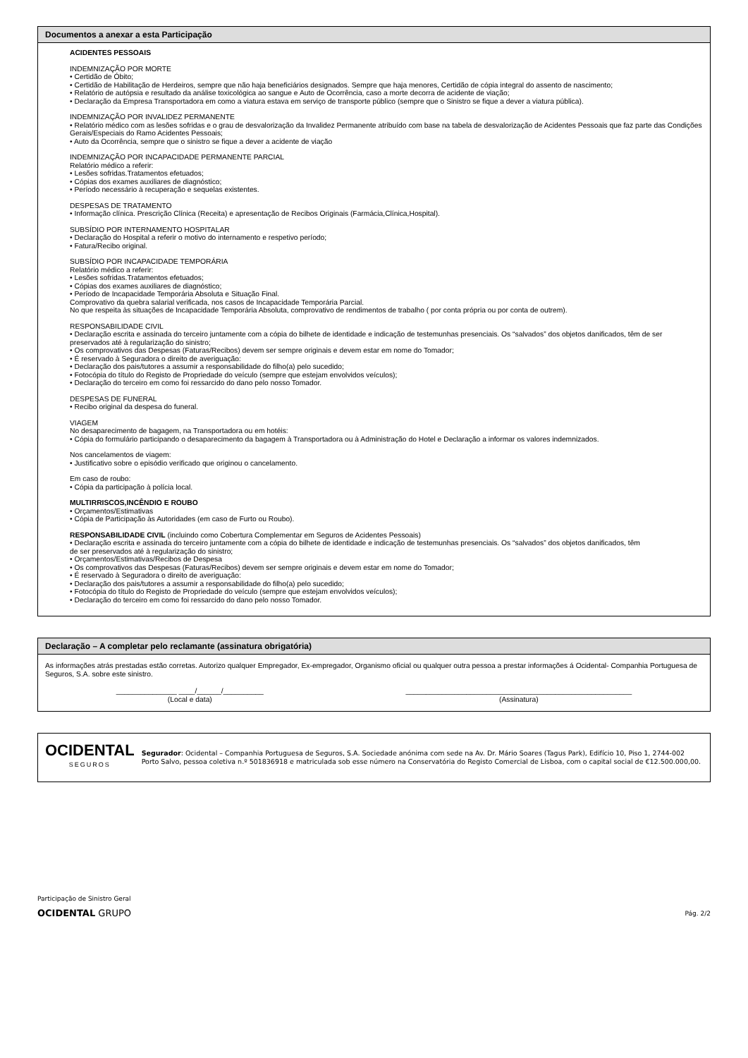Documentos a anexar a esta Participação
ACIDENTES PESSOAIS
INDEMNIZAÇÃO POR MORTE
• Certidão de Óbito;
• Certidão de Habilitação de Herdeiros, sempre que não haja beneficiários designados. Sempre que haja menores, Certidão de cópia integral do assento de nascimento;
• Relatório de autópsia e resultado da análise toxicológica ao sangue e Auto de Ocorrência, caso a morte decorra de acidente de viação;
• Declaração da Empresa Transportadora em como a viatura estava em serviço de transporte público (sempre que o Sinistro se fique a dever a viatura pública).
INDEMNIZAÇÃO POR INVALIDEZ PERMANENTE
• Relatório médico com as lesões sofridas e o grau de desvalorização da Invalidez Permanente atribuído com base na tabela de desvalorização de Acidentes Pessoais que faz parte das Condições Gerais/Especiais do Ramo Acidentes Pessoais;
• Auto da Ocorrência, sempre que o sinistro se fique a dever a acidente de viação
INDEMNIZAÇÃO POR INCAPACIDADE PERMANENTE PARCIAL
Relatório médico a referir:
• Lesões sofridas.Tratamentos efetuados;
• Cópias dos exames auxiliares de diagnóstico;
• Período necessário à recuperação e sequelas existentes.
DESPESAS DE TRATAMENTO
• Informação clínica. Prescrição Clínica (Receita) e apresentação de Recibos Originais (Farmácia,Clínica,Hospital).
SUBSÍDIO POR INTERNAMENTO HOSPITALAR
• Declaração do Hospital a referir o motivo do internamento e respetivo período;
• Fatura/Recibo original.
SUBSÍDIO POR INCAPACIDADE TEMPORÁRIA
Relatório médico a referir:
• Lesões sofridas.Tratamentos efetuados;
• Cópias dos exames auxiliares de diagnóstico;
• Período de Incapacidade Temporária Absoluta e Situação Final.
Comprovativo da quebra salarial verificada, nos casos de Incapacidade Temporária Parcial.
No que respeita às situações de Incapacidade Temporária Absoluta, comprovativo de rendimentos de trabalho ( por conta própria ou por conta de outrem).
RESPONSABILIDADE CIVIL
• Declaração escrita e assinada do terceiro juntamente com a cópia do bilhete de identidade e indicação de testemunhas presenciais. Os “salvados” dos objetos danificados, têm de ser preservados até à regularização do sinistro;
• Os comprovativos das Despesas (Faturas/Recibos) devem ser sempre originais e devem estar em nome do Tomador;
• É reservado à Seguradora o direito de averiguação:
• Declaração dos pais/tutores a assumir a responsabilidade do filho(a) pelo sucedido;
• Fotocópia do título do Registo de Propriedade do veículo (sempre que estejam envolvidos veículos);
• Declaração do terceiro em como foi ressarcido do dano pelo nosso Tomador.
DESPESAS DE FUNERAL
• Recibo original da despesa do funeral.
VIAGEM
No desaparecimento de bagagem, na Transportadora ou em hotéis:
• Cópia do formulário participando o desaparecimento da bagagem à Transportadora ou à Administração do Hotel e Declaração a informar os valores indemnizados.
Nos cancelamentos de viagem:
• Justificativo sobre o episódio verificado que originou o cancelamento.
Em caso de roubo:
• Cópia da participação à polícia local.
MULTIRRISCOS,INCÊNDIO E ROUBO
• Orçamentos/Estimativas
• Cópia de Participação às Autoridades (em caso de Furto ou Roubo).
RESPONSABILIDADE CIVIL (incluindo como Cobertura Complementar em Seguros de Acidentes Pessoais)
• Declaração escrita e assinada do terceiro juntamente com a cópia do bilhete de identidade e indicação de testemunhas presenciais. Os “salvados” dos objetos danificados, têm
de ser preservados até à regularização do sinistro;
• Orçamentos/Estimativas/Recibos de Despesa
• Os comprovativos das Despesas (Faturas/Recibos) devem ser sempre originais e devem estar em nome do Tomador;
• É reservado à Seguradora o direito de averiguação:
• Declaração dos pais/tutores a assumir a responsabilidade do filho(a) pelo sucedido;
• Fotocópia do título do Registo de Propriedade do veículo (sempre que estejam envolvidos veículos);
• Declaração do terceiro em como foi ressarcido do dano pelo nosso Tomador.
Declaração – A completar pelo reclamante (assinatura obrigatória)
As informações atrás prestadas estão corretas. Autorizo qualquer Empregador, Ex-empregador, Organismo oficial ou qualquer outra pessoa a prestar informações á Ocidental- Companhia Portuguesa de Seguros, S.A. sobre este sinistro.
_______________ ____/______/__________
(Local e data)
________________________________________________________
(Assinatura)
OCIDENTAL
SEGUROS
Segurador: Ocidental – Companhia Portuguesa de Seguros, S.A. Sociedade anónima com sede na Av. Dr. Mário Soares (Tagus Park), Edifício 10, Piso 1, 2744-002 Porto Salvo, pessoa coletiva n.º 501836918 e matriculada sob esse número na Conservatória do Registo Comercial de Lisboa, com o capital social de €12.500.000,00.
Participação de Sinistro Geral
OCIDENTAL GRUPO Pág. 2/2